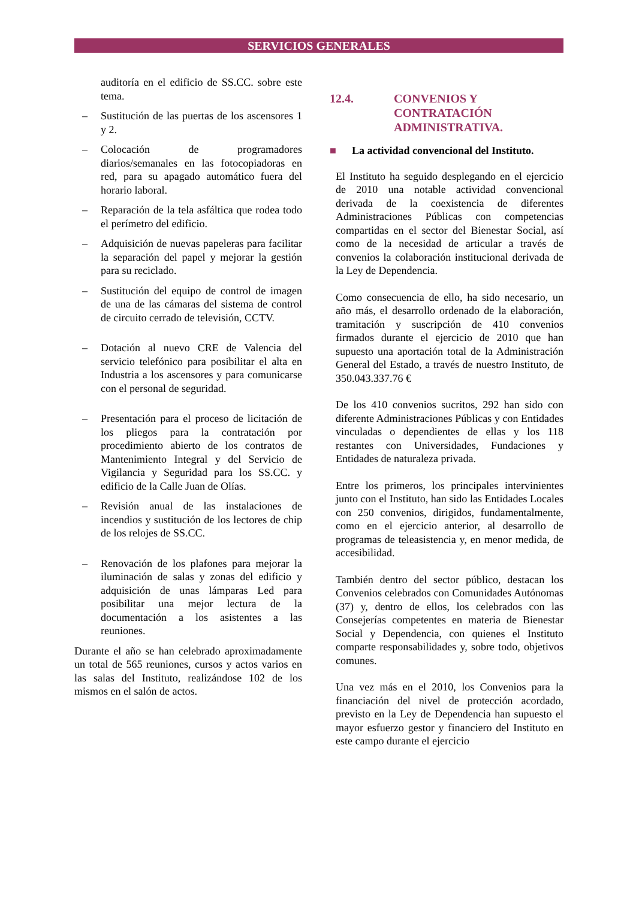SERVICIOS GENERALES
auditoría en el edificio de SS.CC. sobre este tema.
– Sustitución de las puertas de los ascensores 1 y 2.
– Colocación de programadores diarios/semanales en las fotocopiadoras en red, para su apagado automático fuera del horario laboral.
– Reparación de la tela asfáltica que rodea todo el perímetro del edificio.
– Adquisición de nuevas papeleras para facilitar la separación del papel y mejorar la gestión para su reciclado.
– Sustitución del equipo de control de imagen de una de las cámaras del sistema de control de circuito cerrado de televisión, CCTV.
– Dotación al nuevo CRE de Valencia del servicio telefónico para posibilitar el alta en Industria a los ascensores y para comunicarse con el personal de seguridad.
– Presentación para el proceso de licitación de los pliegos para la contratación por procedimiento abierto de los contratos de Mantenimiento Integral y del Servicio de Vigilancia y Seguridad para los SS.CC. y edificio de la Calle Juan de Olías.
– Revisión anual de las instalaciones de incendios y sustitución de los lectores de chip de los relojes de SS.CC.
– Renovación de los plafones para mejorar la iluminación de salas y zonas del edificio y adquisición de unas lámparas Led para posibilitar una mejor lectura de la documentación a los asistentes a las reuniones.
Durante el año se han celebrado aproximadamente un total de 565 reuniones, cursos y actos varios en las salas del Instituto, realizándose 102 de los mismos en el salón de actos.
12.4. CONVENIOS Y CONTRATACIÓN ADMINISTRATIVA.
■ La actividad convencional del Instituto.
El Instituto ha seguido desplegando en el ejercicio de 2010 una notable actividad convencional derivada de la coexistencia de diferentes Administraciones Públicas con competencias compartidas en el sector del Bienestar Social, así como de la necesidad de articular a través de convenios la colaboración institucional derivada de la Ley de Dependencia.
Como consecuencia de ello, ha sido necesario, un año más, el desarrollo ordenado de la elaboración, tramitación y suscripción de 410 convenios firmados durante el ejercicio de 2010 que han supuesto una aportación total de la Administración General del Estado, a través de nuestro Instituto, de 350.043.337.76 €
De los 410 convenios sucritos, 292 han sido con diferente Administraciones Públicas y con Entidades vinculadas o dependientes de ellas y los 118 restantes con Universidades, Fundaciones y Entidades de naturaleza privada.
Entre los primeros, los principales intervinientes junto con el Instituto, han sido las Entidades Locales con 250 convenios, dirigidos, fundamentalmente, como en el ejercicio anterior, al desarrollo de programas de teleasistencia y, en menor medida, de accesibilidad.
También dentro del sector público, destacan los Convenios celebrados con Comunidades Autónomas (37) y, dentro de ellos, los celebrados con las Consejerías competentes en materia de Bienestar Social y Dependencia, con quienes el Instituto comparte responsabilidades y, sobre todo, objetivos comunes.
Una vez más en el 2010, los Convenios para la financiación del nivel de protección acordado, previsto en la Ley de Dependencia han supuesto el mayor esfuerzo gestor y financiero del Instituto en este campo durante el ejercicio